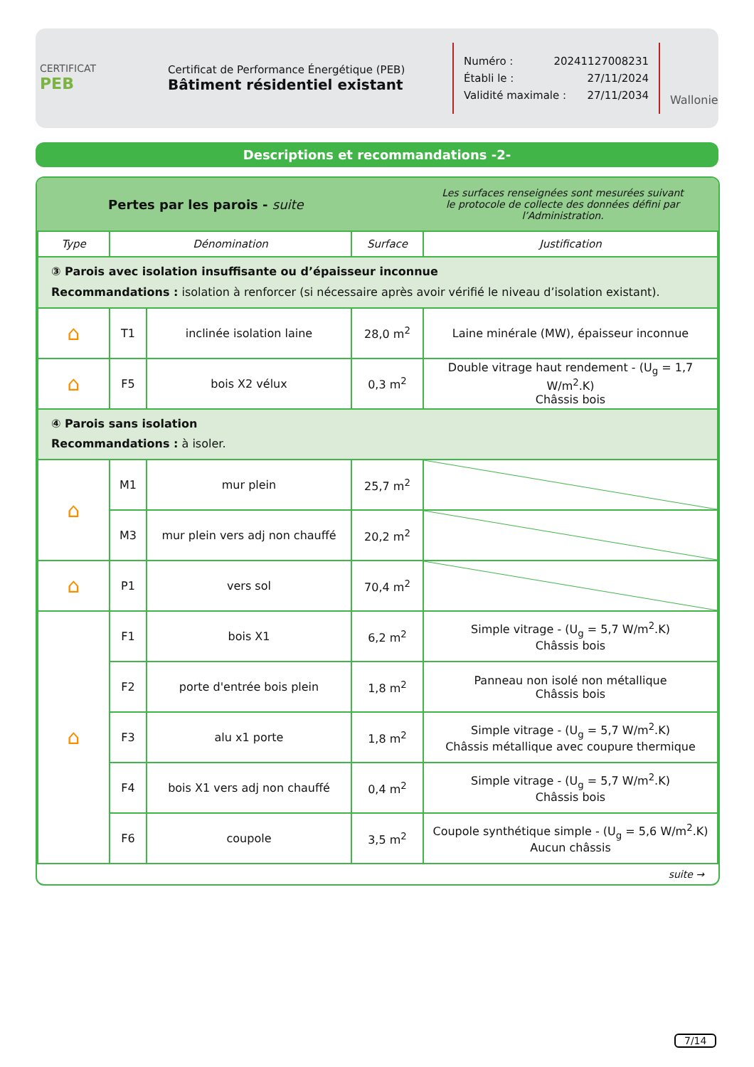CERTIFICAT
PEB
Certificat de Performance Énergétique (PEB)
Bâtiment résidentiel existant
Numéro : 20241127008231
Établi le : 27/11/2024
Validité maximale : 27/11/2034
Wallonie
Descriptions et recommandations -2-
Pertes par les parois - suite
Les surfaces renseignées sont mesurées suivant
le protocole de collecte des données défini par l’Administration.
| Type | Dénomination | | Surface | Justification |
| --- | --- | --- | --- | --- |
| ③ Parois avec isolation insuffisante ou d’épaisseur inconnue Recommandations : isolation à renforcer (si nécessaire après avoir vérifié le niveau d’isolation existant). | | | | |
| ⌂ | T1 | inclinée isolation laine | 28,0 m<sup>2</sup> | Laine minérale (MW), épaisseur inconnue |
| ⌂ | F5 | bois X2 vélux | 0,3 m<sup>2</sup> | Double vitrage haut rendement - (U<sub>g</sub> = 1,7 W/m<sup>2</sup>.K) Châssis bois |
| ④ Parois sans isolation Recommandations : à isoler. | | | | |
| ⌂ | M1 | mur plein | 25,7 m<sup>2</sup> | |
| | M3 | mur plein vers adj non chauffé | 20,2 m<sup>2</sup> | |
| ⌂ | P1 | vers sol | 70,4 m<sup>2</sup> | |
| ⌂ | F1 | bois X1 | 6,2 m<sup>2</sup> | Simple vitrage - (U<sub>g</sub> = 5,7 W/m<sup>2</sup>.K) Châssis bois |
| | F2 | porte d'entrée bois plein | 1,8 m<sup>2</sup> | Panneau non isolé non métallique Châssis bois |
| | F3 | alu x1 porte | 1,8 m<sup>2</sup> | Simple vitrage - (U<sub>g</sub> = 5,7 W/m<sup>2</sup>.K) Châssis métallique avec coupure thermique |
| | F4 | bois X1 vers adj non chauffé | 0,4 m<sup>2</sup> | Simple vitrage - (U<sub>g</sub> = 5,7 W/m<sup>2</sup>.K) Châssis bois |
| | F6 | coupole | 3,5 m<sup>2</sup> | Coupole synthétique simple - (U<sub>g</sub> = 5,6 W/m<sup>2</sup>.K) Aucun châssis |
suite →
7/14